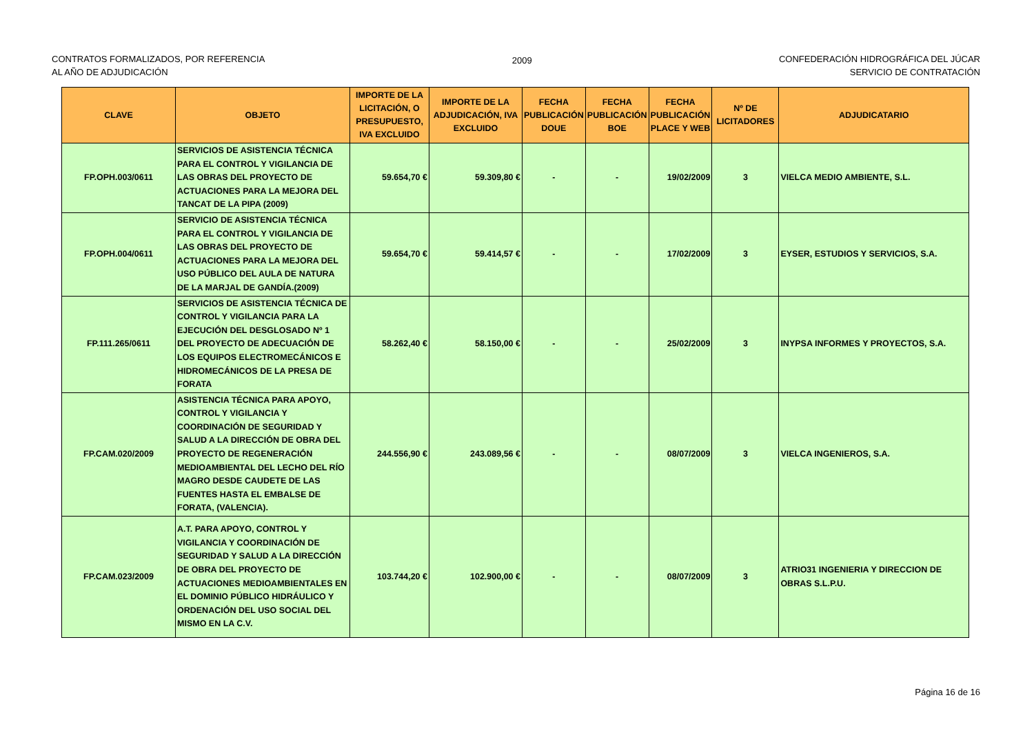CONTRATOS FORMALIZADOS, POR REFERENCIA
AL AÑO DE ADJUDICACIÓN
2009 CONFEDERACIÓN HIDROGRÁFICA DEL JÚCAR
SERVICIO DE CONTRATACIÓN
| CLAVE | OBJETO | IMPORTE DE LA LICITACIÓN, O PRESUPUESTO, IVA EXCLUIDO | IMPORTE DE LA ADJUDICACIÓN, IVA EXCLUIDO | FECHA PUBLICACIÓN DOUE | FECHA PUBLICACIÓN BOE | FECHA PUBLICACIÓN PLACE Y WEB | Nº DE LICITADORES | ADJUDICATARIO |
| --- | --- | --- | --- | --- | --- | --- | --- | --- |
| FP.OPH.003/0611 | SERVICIOS DE ASISTENCIA TÉCNICA PARA EL CONTROL Y VIGILANCIA DE LAS OBRAS DEL PROYECTO DE ACTUACIONES PARA LA MEJORA DEL TANCAT DE LA PIPA (2009) | 59.654,70 € | 59.309,80 € | - | - | 19/02/2009 | 3 | VIELCA MEDIO AMBIENTE, S.L. |
| FP.OPH.004/0611 | SERVICIO DE ASISTENCIA TÉCNICA PARA EL CONTROL Y VIGILANCIA DE LAS OBRAS DEL PROYECTO DE ACTUACIONES PARA LA MEJORA DEL USO PÚBLICO DEL AULA DE NATURA DE LA MARJAL DE GANDÍA.(2009) | 59.654,70 € | 59.414,57 € | - | - | 17/02/2009 | 3 | EYSER, ESTUDIOS Y SERVICIOS, S.A. |
| FP.111.265/0611 | SERVICIOS DE ASISTENCIA TÉCNICA DE CONTROL Y VIGILANCIA PARA LA EJECUCIÓN DEL DESGLOSADO Nº 1 DEL PROYECTO DE ADECUACIÓN DE LOS EQUIPOS ELECTROMECÁNICOS E HIDROMECÁNICOS DE LA PRESA DE FORATA | 58.262,40 € | 58.150,00 € | - | - | 25/02/2009 | 3 | INYPSA INFORMES Y PROYECTOS, S.A. |
| FP.CAM.020/2009 | ASISTENCIA TÉCNICA PARA APOYO, CONTROL Y VIGILANCIA Y COORDINACIÓN DE SEGURIDAD Y SALUD A LA DIRECCIÓN DE OBRA DEL PROYECTO DE REGENERACIÓN MEDIOAMBIENTAL DEL LECHO DEL RÍO MAGRO DESDE CAUDETE DE LAS FUENTES HASTA EL EMBALSE DE FORATA, (VALENCIA). | 244.556,90 € | 243.089,56 € | - | - | 08/07/2009 | 3 | VIELCA INGENIEROS, S.A. |
| FP.CAM.023/2009 | A.T. PARA APOYO, CONTROL Y VIGILANCIA Y COORDINACIÓN DE SEGURIDAD Y SALUD A LA DIRECCIÓN DE OBRA DEL PROYECTO DE ACTUACIONES MEDIOAMBIENTALES EN EL DOMINIO PÚBLICO HIDRÁULICO Y ORDENACIÓN DEL USO SOCIAL DEL MISMO EN LA C.V. | 103.744,20 € | 102.900,00 € | - | - | 08/07/2009 | 3 | ATRIO31 INGENIERIA Y DIRECCION DE OBRAS S.L.P.U. |
Página 16 de 16